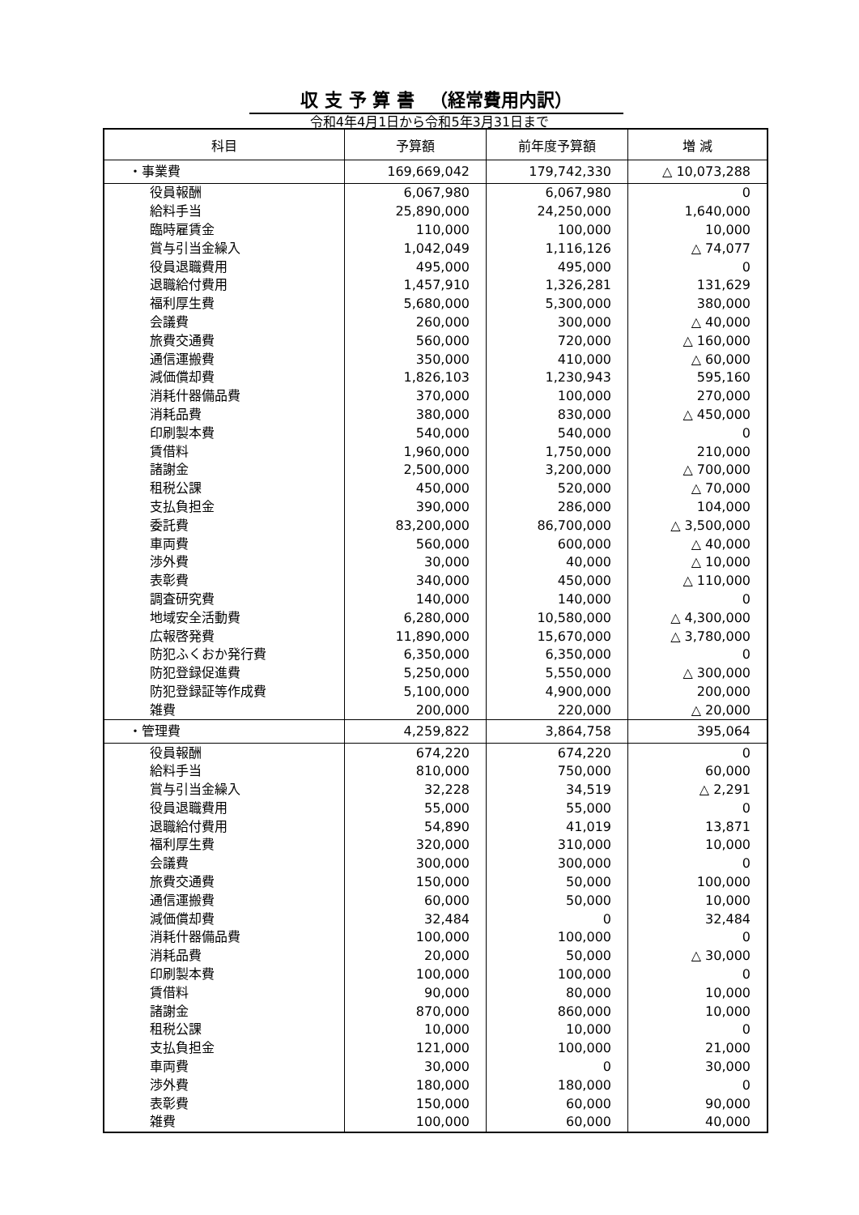収 支 予 算 書 　（経常費用内訳）
令和4年4月1日から令和5年3月31日まで
| 科目 | 予算額 | 前年度予算額 | 増 減 |
| --- | --- | --- | --- |
| ・事業費 | 169,669,042 | 179,742,330 | △ 10,073,288 |
| 役員報酬 | 6,067,980 | 6,067,980 | 0 |
| 給料手当 | 25,890,000 | 24,250,000 | 1,640,000 |
| 臨時雇賃金 | 110,000 | 100,000 | 10,000 |
| 賞与引当金繰入 | 1,042,049 | 1,116,126 | △ 74,077 |
| 役員退職費用 | 495,000 | 495,000 | 0 |
| 退職給付費用 | 1,457,910 | 1,326,281 | 131,629 |
| 福利厚生費 | 5,680,000 | 5,300,000 | 380,000 |
| 会議費 | 260,000 | 300,000 | △ 40,000 |
| 旅費交通費 | 560,000 | 720,000 | △ 160,000 |
| 通信運搬費 | 350,000 | 410,000 | △ 60,000 |
| 減価償却費 | 1,826,103 | 1,230,943 | 595,160 |
| 消耗什器備品費 | 370,000 | 100,000 | 270,000 |
| 消耗品費 | 380,000 | 830,000 | △ 450,000 |
| 印刷製本費 | 540,000 | 540,000 | 0 |
| 賃借料 | 1,960,000 | 1,750,000 | 210,000 |
| 諸謝金 | 2,500,000 | 3,200,000 | △ 700,000 |
| 租税公課 | 450,000 | 520,000 | △ 70,000 |
| 支払負担金 | 390,000 | 286,000 | 104,000 |
| 委託費 | 83,200,000 | 86,700,000 | △ 3,500,000 |
| 車両費 | 560,000 | 600,000 | △ 40,000 |
| 渉外費 | 30,000 | 40,000 | △ 10,000 |
| 表彰費 | 340,000 | 450,000 | △ 110,000 |
| 調査研究費 | 140,000 | 140,000 | 0 |
| 地域安全活動費 | 6,280,000 | 10,580,000 | △ 4,300,000 |
| 広報啓発費 | 11,890,000 | 15,670,000 | △ 3,780,000 |
| 防犯ふくおか発行費 | 6,350,000 | 6,350,000 | 0 |
| 防犯登録促進費 | 5,250,000 | 5,550,000 | △ 300,000 |
| 防犯登録証等作成費 | 5,100,000 | 4,900,000 | 200,000 |
| 雑費 | 200,000 | 220,000 | △ 20,000 |
| ・管理費 | 4,259,822 | 3,864,758 | 395,064 |
| 役員報酬 | 674,220 | 674,220 | 0 |
| 給料手当 | 810,000 | 750,000 | 60,000 |
| 賞与引当金繰入 | 32,228 | 34,519 | △ 2,291 |
| 役員退職費用 | 55,000 | 55,000 | 0 |
| 退職給付費用 | 54,890 | 41,019 | 13,871 |
| 福利厚生費 | 320,000 | 310,000 | 10,000 |
| 会議費 | 300,000 | 300,000 | 0 |
| 旅費交通費 | 150,000 | 50,000 | 100,000 |
| 通信運搬費 | 60,000 | 50,000 | 10,000 |
| 減価償却費 | 32,484 | 0 | 32,484 |
| 消耗什器備品費 | 100,000 | 100,000 | 0 |
| 消耗品費 | 20,000 | 50,000 | △ 30,000 |
| 印刷製本費 | 100,000 | 100,000 | 0 |
| 賃借料 | 90,000 | 80,000 | 10,000 |
| 諸謝金 | 870,000 | 860,000 | 10,000 |
| 租税公課 | 10,000 | 10,000 | 0 |
| 支払負担金 | 121,000 | 100,000 | 21,000 |
| 車両費 | 30,000 | 0 | 30,000 |
| 渉外費 | 180,000 | 180,000 | 0 |
| 表彰費 | 150,000 | 60,000 | 90,000 |
| 雑費 | 100,000 | 60,000 | 40,000 |